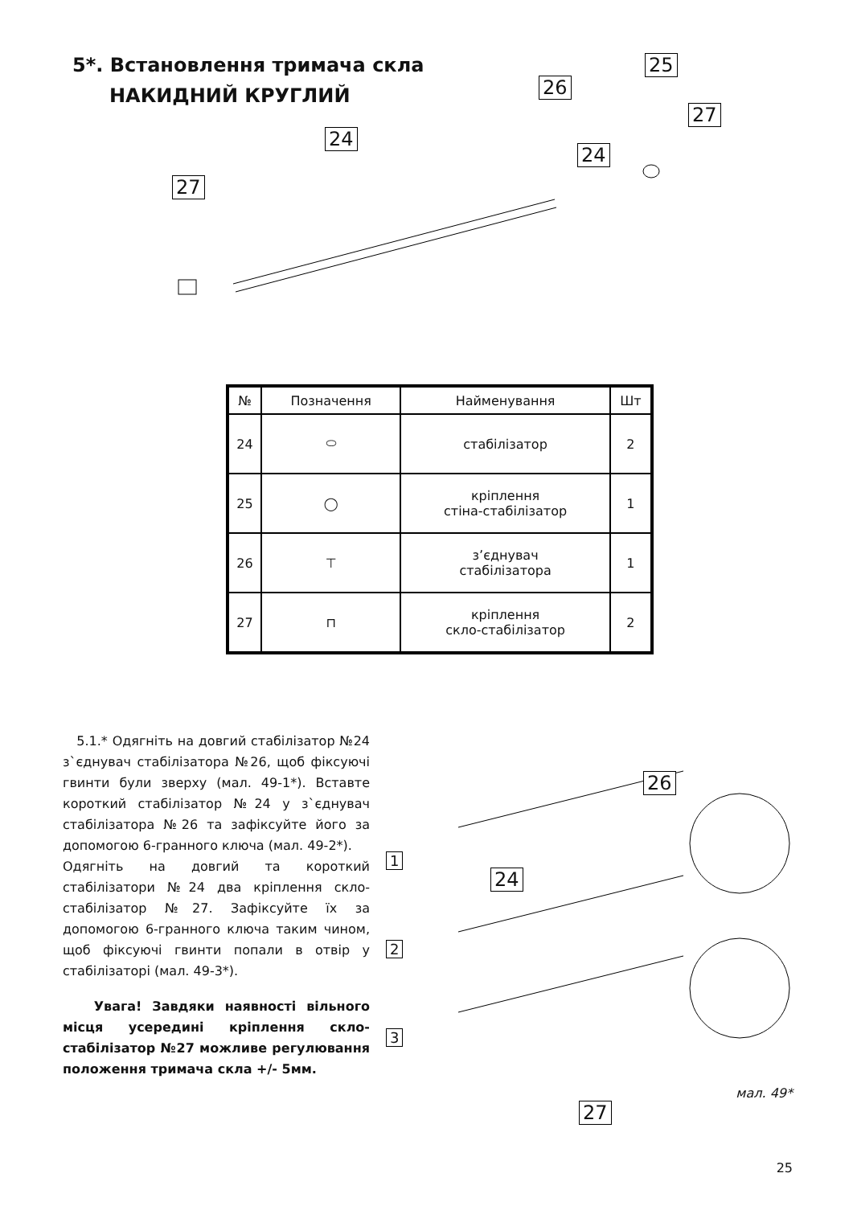5*. Встановлення тримача скла
НАКИДНИЙ КРУГЛИЙ
27
24
26
25
27
24
| № | Позначення | Найменування | Шт |
| --- | --- | --- | --- |
| 24 | ⬭ | стабілізатор | 2 |
| 25 | ◯ | кріплення стіна-стабілізатор | 1 |
| 26 | ⊤ | з’єднувач стабілізатора | 1 |
| 27 | ⊓ | кріплення скло-стабілізатор | 2 |
5.1.* Одягніть на довгий стабілізатор №24 з`єднувач стабілізатора №26, щоб фіксуючі гвинти були зверху (мал. 49-1*). Вставте короткий стабілізатор №24 у з`єднувач стабілізатора №26 та зафіксуйте його за допомогою 6-гранного ключа (мал. 49-2*).
Одягніть на довгий та короткий стабілізатори №24 два кріплення скло-стабілізатор №27. Зафіксуйте їх за допомогою 6-гранного ключа таким чином, щоб фіксуючі гвинти попали в отвір у стабілізаторі (мал. 49-3*).
Увага! Завдяки наявності вільного місця усередині кріплення скло-стабілізатор №27 можливе регулювання положення тримача скла +/- 5мм.
1
2
3
24
26
27
мал. 49*
25